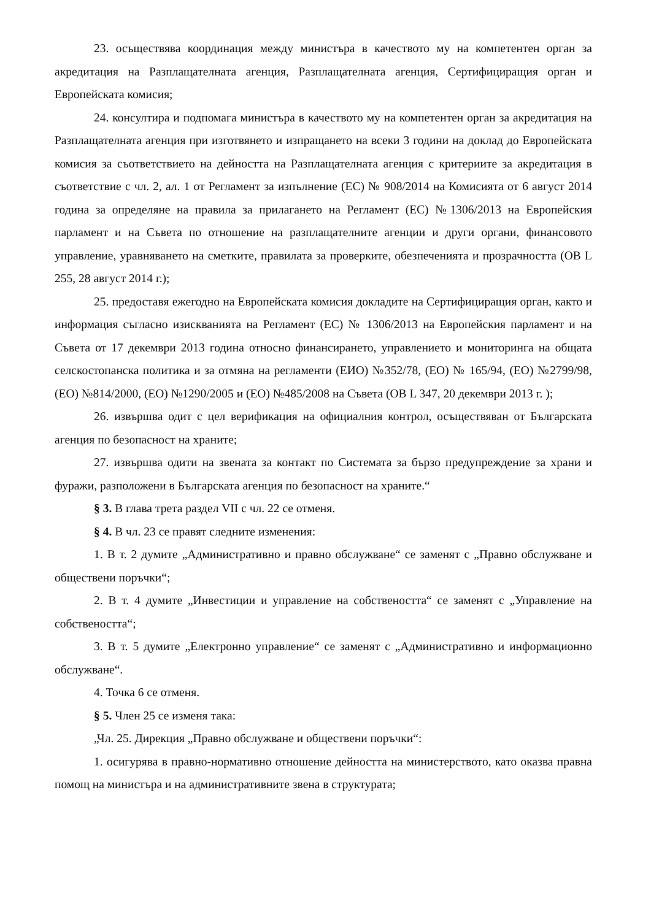23. осъществява координация между министъра в качеството му на компетентен орган за акредитация на Разплащателната агенция, Разплащателната агенция, Сертифициращия орган и Европейската комисия;
24. консултира и подпомага министъра в качеството му на компетентен орган за акредитация на Разплащателната агенция при изготвянето и изпращането на всеки 3 години на доклад до Европейската комисия за съответствието на дейността на Разплащателната агенция с критериите за акредитация в съответствие с чл. 2, ал. 1 от Регламент за изпълнение (ЕС) № 908/2014 на Комисията от 6 август 2014 година за определяне на правила за прилагането на Регламент (ЕС) №1306/2013 на Европейския парламент и на Съвета по отношение на разплащателните агенции и други органи, финансовото управление, уравняването на сметките, правилата за проверките, обезпеченията и прозрачността (ОВ L 255, 28 август 2014 г.);
25. предоставя ежегодно на Европейската комисия докладите на Сертифициращия орган, както и информация съгласно изискванията на Регламент (ЕС) № 1306/2013 на Европейския парламент и на Съвета от 17 декември 2013 година относно финансирането, управлението и мониторинга на общата селскостопанска политика и за отмяна на регламенти (ЕИО) №352/78, (ЕО) № 165/94, (ЕО) №2799/98, (ЕО) №814/2000, (ЕО) №1290/2005 и (ЕО) №485/2008 на Съвета (ОВ L 347, 20 декември 2013 г. );
26. извършва одит с цел верификация на официалния контрол, осъществяван от Българската агенция по безопасност на храните;
27. извършва одити на звената за контакт по Системата за бързо предупреждение за храни и фуражи, разположени в Българската агенция по безопасност на храните.“
§ 3. В глава трета раздел VII с чл. 22 се отменя.
§ 4. В чл. 23 се правят следните изменения:
1. В т. 2 думите „Административно и правно обслужване“ се заменят с „Правно обслужване и обществени поръчки“;
2. В т. 4 думите „Инвестиции и управление на собствеността“ се заменят с „Управление на собствеността“;
3. В т. 5 думите „Електронно управление“ се заменят с „Административно и информационно обслужване“.
4. Точка 6 се отменя.
§ 5. Член 25 се изменя така:
„Чл. 25. Дирекция „Правно обслужване и обществени поръчки“:
1. осигурява в правно-нормативно отношение дейността на министерството, като оказва правна помощ на министъра и на административните звена в структурата;